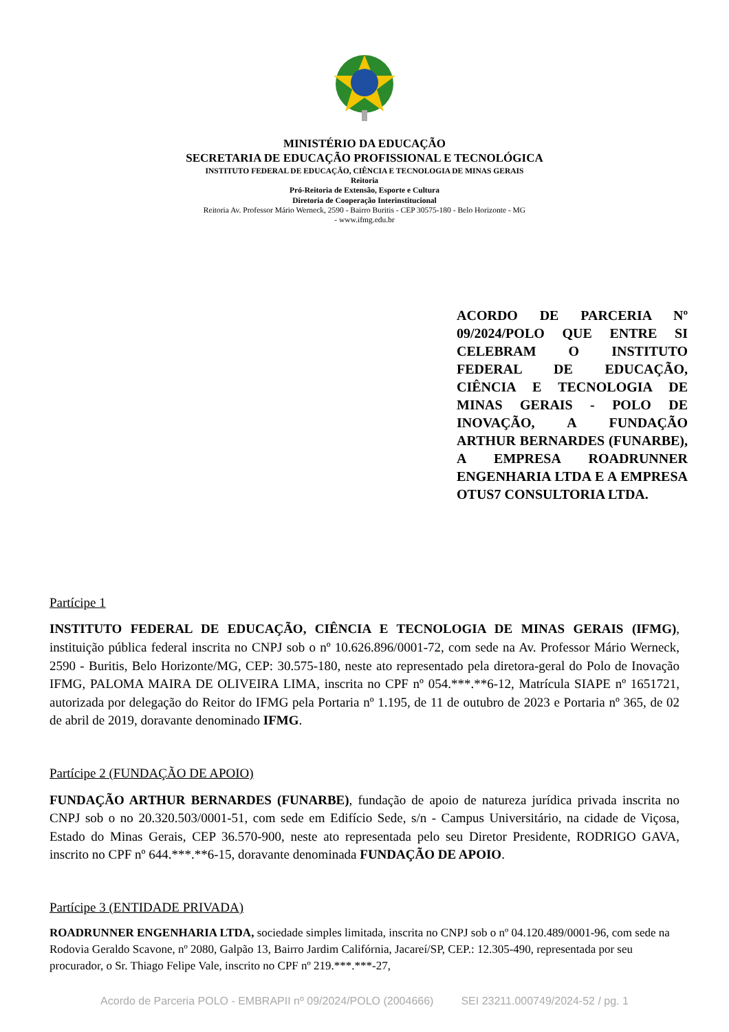MINISTÉRIO DA EDUCAÇÃO
SECRETARIA DE EDUCAÇÃO PROFISSIONAL E TECNOLÓGICA
INSTITUTO FEDERAL DE EDUCAÇÃO, CIÊNCIA E TECNOLOGIA DE MINAS GERAIS
Reitoria
Pró-Reitoria de Extensão, Esporte e Cultura
Diretoria de Cooperação Interinstitucional
Reitoria Av. Professor Mário Werneck, 2590 - Bairro Buritis - CEP 30575-180 - Belo Horizonte - MG
- www.ifmg.edu.br
ACORDO DE PARCERIA Nº 09/2024/POLO QUE ENTRE SI CELEBRAM O INSTITUTO FEDERAL DE EDUCAÇÃO, CIÊNCIA E TECNOLOGIA DE MINAS GERAIS - POLO DE INOVAÇÃO, A FUNDAÇÃO ARTHUR BERNARDES (FUNARBE), A EMPRESA ROADRUNNER ENGENHARIA LTDA E A EMPRESA OTUS7 CONSULTORIA LTDA.
Partícipe 1
INSTITUTO FEDERAL DE EDUCAÇÃO, CIÊNCIA E TECNOLOGIA DE MINAS GERAIS (IFMG), instituição pública federal inscrita no CNPJ sob o nº 10.626.896/0001-72, com sede na Av. Professor Mário Werneck, 2590 - Buritis, Belo Horizonte/MG, CEP: 30.575-180, neste ato representado pela diretora-geral do Polo de Inovação IFMG, PALOMA MAIRA DE OLIVEIRA LIMA, inscrita no CPF nº 054.***.**6-12, Matrícula SIAPE nº 1651721, autorizada por delegação do Reitor do IFMG pela Portaria nº 1.195, de 11 de outubro de 2023 e Portaria nº 365, de 02 de abril de 2019, doravante denominado IFMG.
Partícipe 2 (FUNDAÇÃO DE APOIO)
FUNDAÇÃO ARTHUR BERNARDES (FUNARBE), fundação de apoio de natureza jurídica privada inscrita no CNPJ sob o no 20.320.503/0001-51, com sede em Edifício Sede, s/n - Campus Universitário, na cidade de Viçosa, Estado do Minas Gerais, CEP 36.570-900, neste ato representada pelo seu Diretor Presidente, RODRIGO GAVA, inscrito no CPF nº 644.***.**6-15, doravante denominada FUNDAÇÃO DE APOIO.
Partícipe 3 (ENTIDADE PRIVADA)
ROADRUNNER ENGENHARIA LTDA, sociedade simples limitada, inscrita no CNPJ sob o nº 04.120.489/0001-96, com sede na Rodovia Geraldo Scavone, nº 2080, Galpão 13, Bairro Jardim Califórnia, Jacareí/SP, CEP.: 12.305-490, representada por seu procurador, o Sr. Thiago Felipe Vale, inscrito no CPF nº 219.***.***-27,
Acordo de Parceria POLO - EMBRAPII nº 09/2024/POLO (2004666) SEI 23211.000749/2024-52 / pg. 1